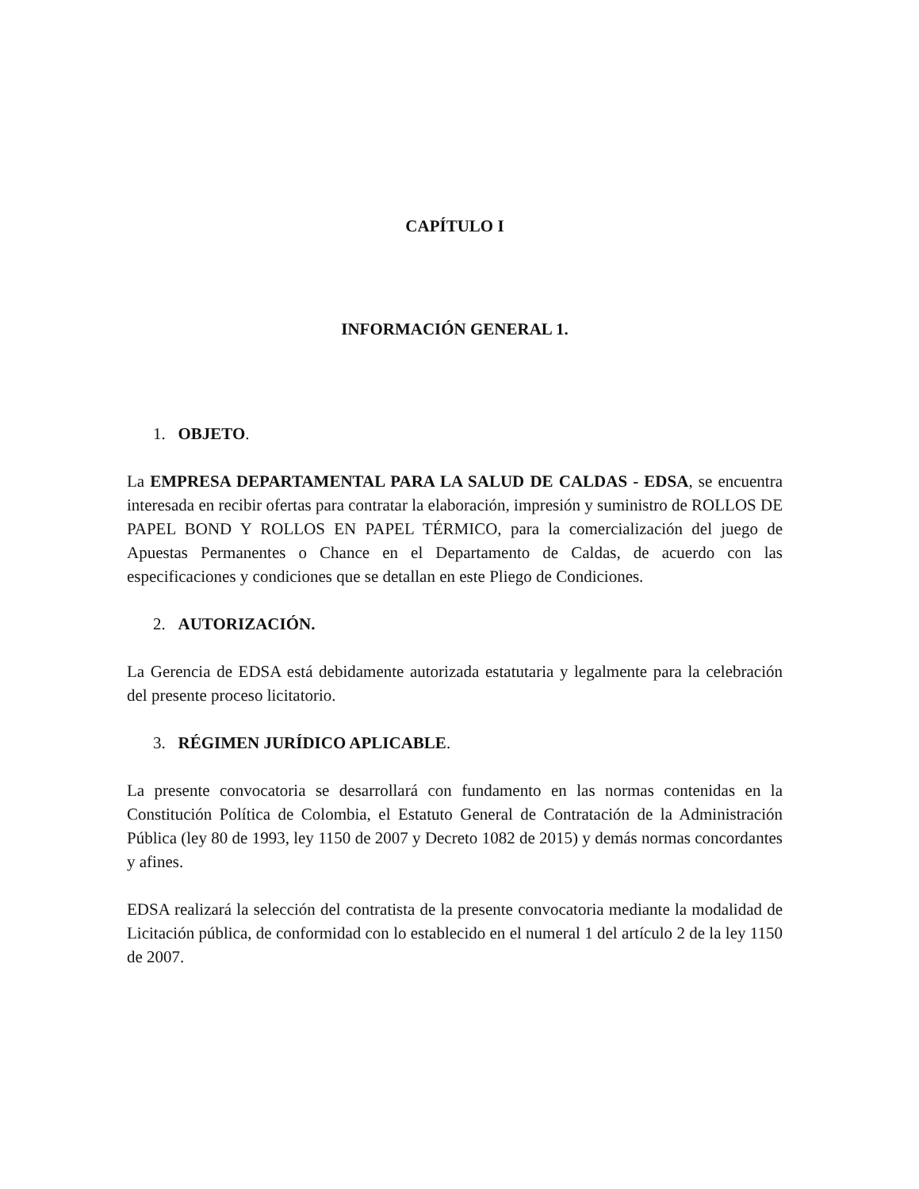CAPÍTULO I
INFORMACIÓN GENERAL 1.
1. OBJETO.
La EMPRESA DEPARTAMENTAL PARA LA SALUD DE CALDAS - EDSA, se encuentra interesada en recibir ofertas para contratar la elaboración, impresión y suministro de ROLLOS DE PAPEL BOND Y ROLLOS EN PAPEL TÉRMICO, para la comercialización del juego de Apuestas Permanentes o Chance en el Departamento de Caldas, de acuerdo con las especificaciones y condiciones que se detallan en este Pliego de Condiciones.
2. AUTORIZACIÓN.
La Gerencia de EDSA está debidamente autorizada estatutaria y legalmente para la celebración del presente proceso licitatorio.
3. RÉGIMEN JURÍDICO APLICABLE.
La presente convocatoria se desarrollará con fundamento en las normas contenidas en la Constitución Política de Colombia, el Estatuto General de Contratación de la Administración Pública (ley 80 de 1993, ley 1150 de 2007 y Decreto 1082 de 2015) y demás normas concordantes y afines.
EDSA realizará la selección del contratista de la presente convocatoria mediante la modalidad de Licitación pública, de conformidad con lo establecido en el numeral 1 del artículo 2 de la ley 1150 de 2007.